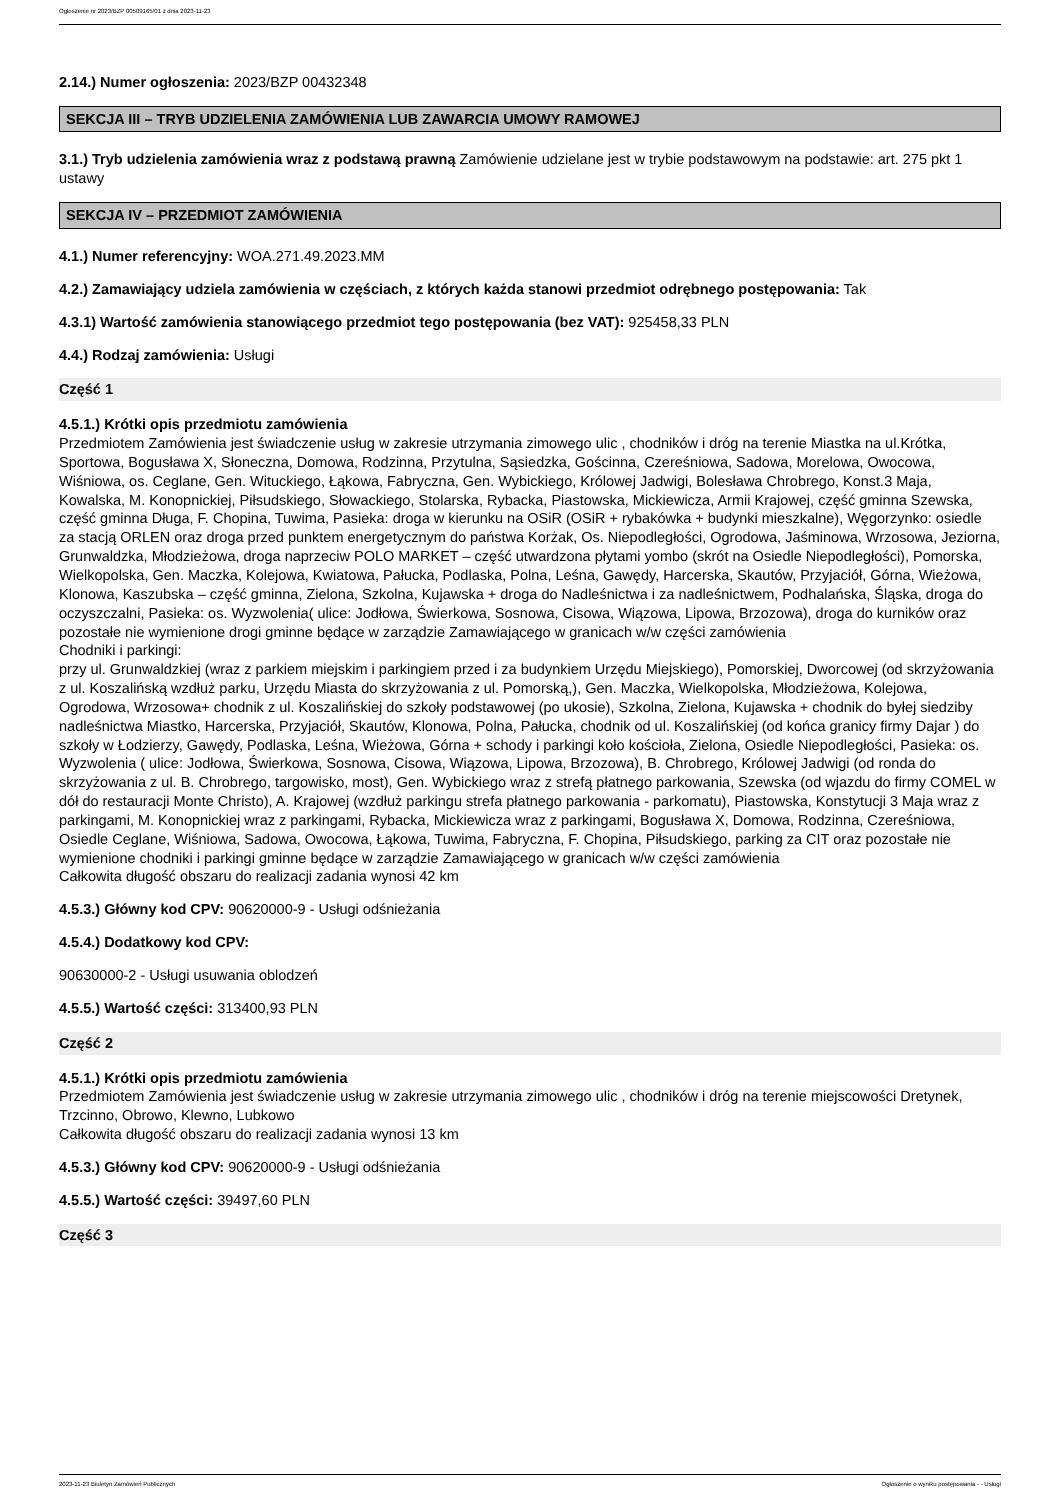Ogłoszenie nr 2023/BZP 00509165/01 z dnia 2023-11-23
2.14.) Numer ogłoszenia: 2023/BZP 00432348
SEKCJA III – TRYB UDZIELENIA ZAMÓWIENIA LUB ZAWARCIA UMOWY RAMOWEJ
3.1.) Tryb udzielenia zamówienia wraz z podstawą prawną Zamówienie udzielane jest w trybie podstawowym na podstawie: art. 275 pkt 1 ustawy
SEKCJA IV – PRZEDMIOT ZAMÓWIENIA
4.1.) Numer referencyjny: WOA.271.49.2023.MM
4.2.) Zamawiający udziela zamówienia w częściach, z których każda stanowi przedmiot odrębnego postępowania: Tak
4.3.1) Wartość zamówienia stanowiącego przedmiot tego postępowania (bez VAT): 925458,33 PLN
4.4.) Rodzaj zamówienia: Usługi
Część 1
4.5.1.) Krótki opis przedmiotu zamówienia
Przedmiotem Zamówienia jest świadczenie usług w zakresie utrzymania zimowego ulic , chodników i dróg na terenie Miastka na ul.Krótka, Sportowa, Bogusława X, Słoneczna, Domowa, Rodzinna, Przytulna, Sąsiedzka, Gościnna, Czereśniowa, Sadowa, Morelowa, Owocowa, Wiśniowa, os. Ceglane, Gen. Wituckiego, Łąkowa, Fabryczna, Gen. Wybickiego, Królowej Jadwigi, Bolesława Chrobrego, Konst.3 Maja, Kowalska, M. Konopnickiej, Piłsudskiego, Słowackiego, Stolarska, Rybacka, Piastowska, Mickiewicza, Armii Krajowej, część gminna Szewska, część gminna Długa, F. Chopina, Tuwima, Pasieka: droga w kierunku na OSiR (OSiR + rybakówka + budynki mieszkalne), Węgorzynko: osiedle za stacją ORLEN oraz droga przed punktem energetycznym do państwa Korżak, Os. Niepodległości, Ogrodowa, Jaśminowa, Wrzosowa, Jeziorna, Grunwaldzka, Młodzieżowa, droga naprzeciw POLO MARKET – część utwardzona płytami yombo (skrót na Osiedle Niepodległości), Pomorska, Wielkopolska, Gen. Maczka, Kolejowa, Kwiatowa, Pałucka, Podlaska, Polna, Leśna, Gawędy, Harcerska, Skautów, Przyjaciół, Górna, Wieżowa, Klonowa, Kaszubska – część gminna, Zielona, Szkolna, Kujawska + droga do Nadleśnictwa i za nadleśnictwem, Podhalańska, Śląska, droga do oczyszczalni, Pasieka: os. Wyzwolenia( ulice: Jodłowa, Świerkowa, Sosnowa, Cisowa, Wiązowa, Lipowa, Brzozowa), droga do kurników oraz pozostałe nie wymienione drogi gminne będące w zarządzie Zamawiającego w granicach w/w części zamówienia
Chodniki i parkingi:
przy ul. Grunwaldzkiej (wraz z parkiem miejskim i parkingiem przed i za budynkiem Urzędu Miejskiego), Pomorskiej, Dworcowej (od skrzyżowania z ul. Koszalińską wzdłuż parku, Urzędu Miasta do skrzyżowania z ul. Pomorską,), Gen. Maczka, Wielkopolska, Młodzieżowa, Kolejowa, Ogrodowa, Wrzosowa+ chodnik z ul. Koszalińskiej do szkoły podstawowej (po ukosie), Szkolna, Zielona, Kujawska + chodnik do byłej siedziby nadleśnictwa Miastko, Harcerska, Przyjaciół, Skautów, Klonowa, Polna, Pałucka, chodnik od ul. Koszalińskiej (od końca granicy firmy Dajar ) do szkoły w Łodzierzy, Gawędy, Podlaska, Leśna, Wieżowa, Górna + schody i parkingi koło kościoła, Zielona, Osiedle Niepodległości, Pasieka: os. Wyzwolenia ( ulice: Jodłowa, Świerkowa, Sosnowa, Cisowa, Wiązowa, Lipowa, Brzozowa), B. Chrobrego, Królowej Jadwigi (od ronda do skrzyżowania z ul. B. Chrobrego, targowisko, most), Gen. Wybickiego wraz z strefą płatnego parkowania, Szewska (od wjazdu do firmy COMEL w dół do restauracji Monte Christo), A. Krajowej (wzdłuż parkingu strefa płatnego parkowania - parkomatu), Piastowska, Konstytucji 3 Maja wraz z parkingami, M. Konopnickiej wraz z parkingami, Rybacka, Mickiewicza wraz z parkingami, Bogusława X, Domowa, Rodzinna, Czereśniowa, Osiedle Ceglane, Wiśniowa, Sadowa, Owocowa, Łąkowa, Tuwima, Fabryczna, F. Chopina, Piłsudskiego, parking za CIT oraz pozostałe nie wymienione chodniki i parkingi gminne będące w zarządzie Zamawiającego w granicach w/w części zamówienia
Całkowita długość obszaru do realizacji zadania wynosi 42 km
4.5.3.) Główny kod CPV: 90620000-9 - Usługi odśnieżania
4.5.4.) Dodatkowy kod CPV:
90630000-2 - Usługi usuwania oblodzeń
4.5.5.) Wartość części: 313400,93 PLN
Część 2
4.5.1.) Krótki opis przedmiotu zamówienia
Przedmiotem Zamówienia jest świadczenie usług w zakresie utrzymania zimowego ulic , chodników i dróg na terenie miejscowości Dretynek, Trzcinno, Obrowo, Klewno, Lubkowo
Całkowita długość obszaru do realizacji zadania wynosi 13 km
4.5.3.) Główny kod CPV: 90620000-9 - Usługi odśnieżania
4.5.5.) Wartość części: 39497,60 PLN
Część 3
2023-11-23 Biuletyn Zamówień Publicznych Ogłoszenie o wyniku postępowania - - Usługi